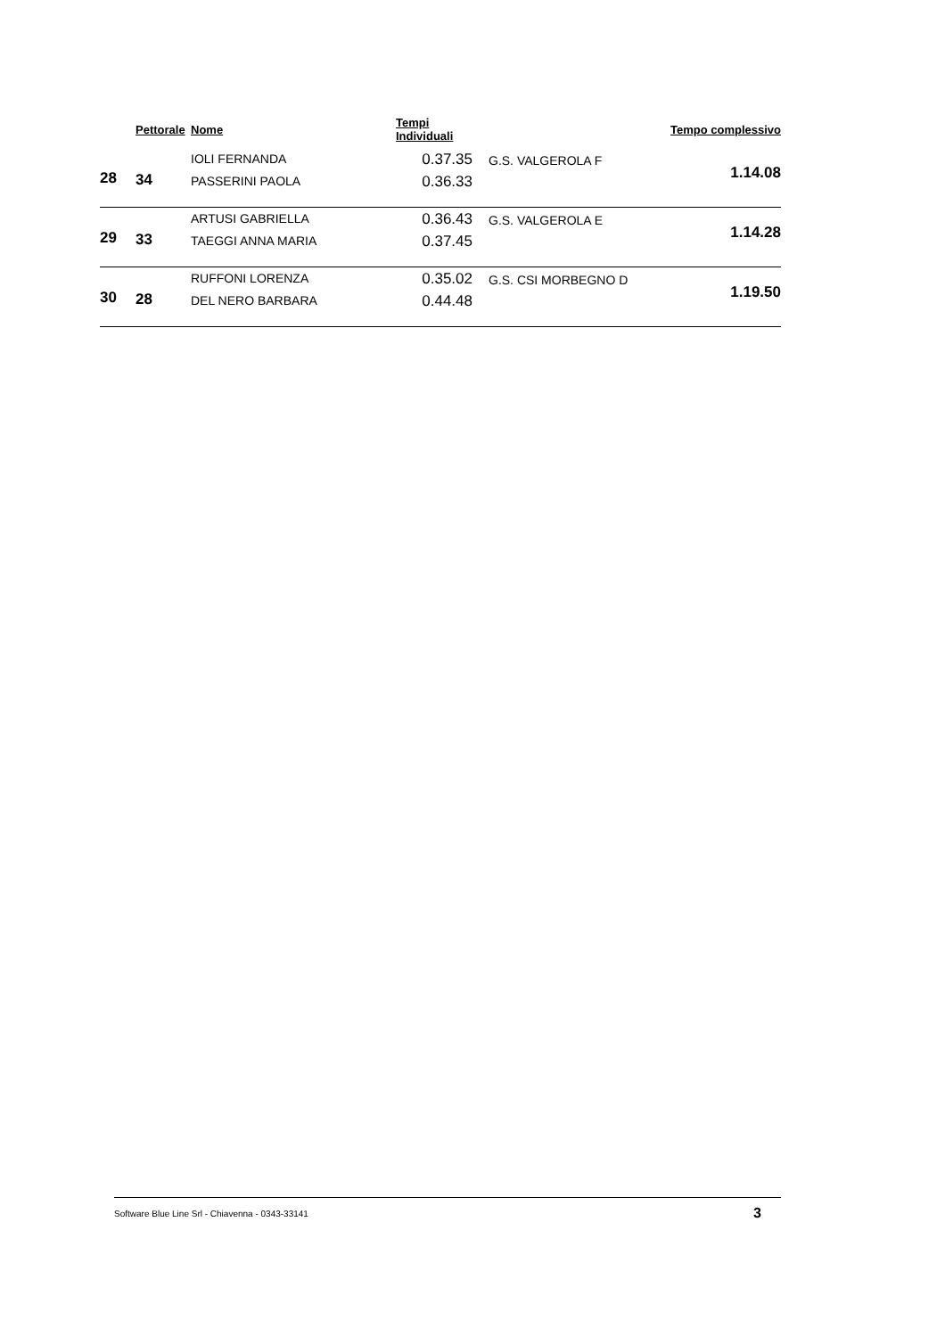| | Pettorale | Nome | Tempi Individuali | | Tempo complessivo |
| --- | --- | --- | --- | --- | --- |
| 28 | 34 | IOLI FERNANDA PASSERINI PAOLA | 0.37.35 0.36.33 | G.S. VALGEROLA F | 1.14.08 |
| 29 | 33 | ARTUSI GABRIELLA TAEGGI ANNA MARIA | 0.36.43 0.37.45 | G.S. VALGEROLA E | 1.14.28 |
| 30 | 28 | RUFFONI LORENZA DEL NERO BARBARA | 0.35.02 0.44.48 | G.S. CSI MORBEGNO D | 1.19.50 |
Software Blue Line Srl - Chiavenna - 0343-33141 3